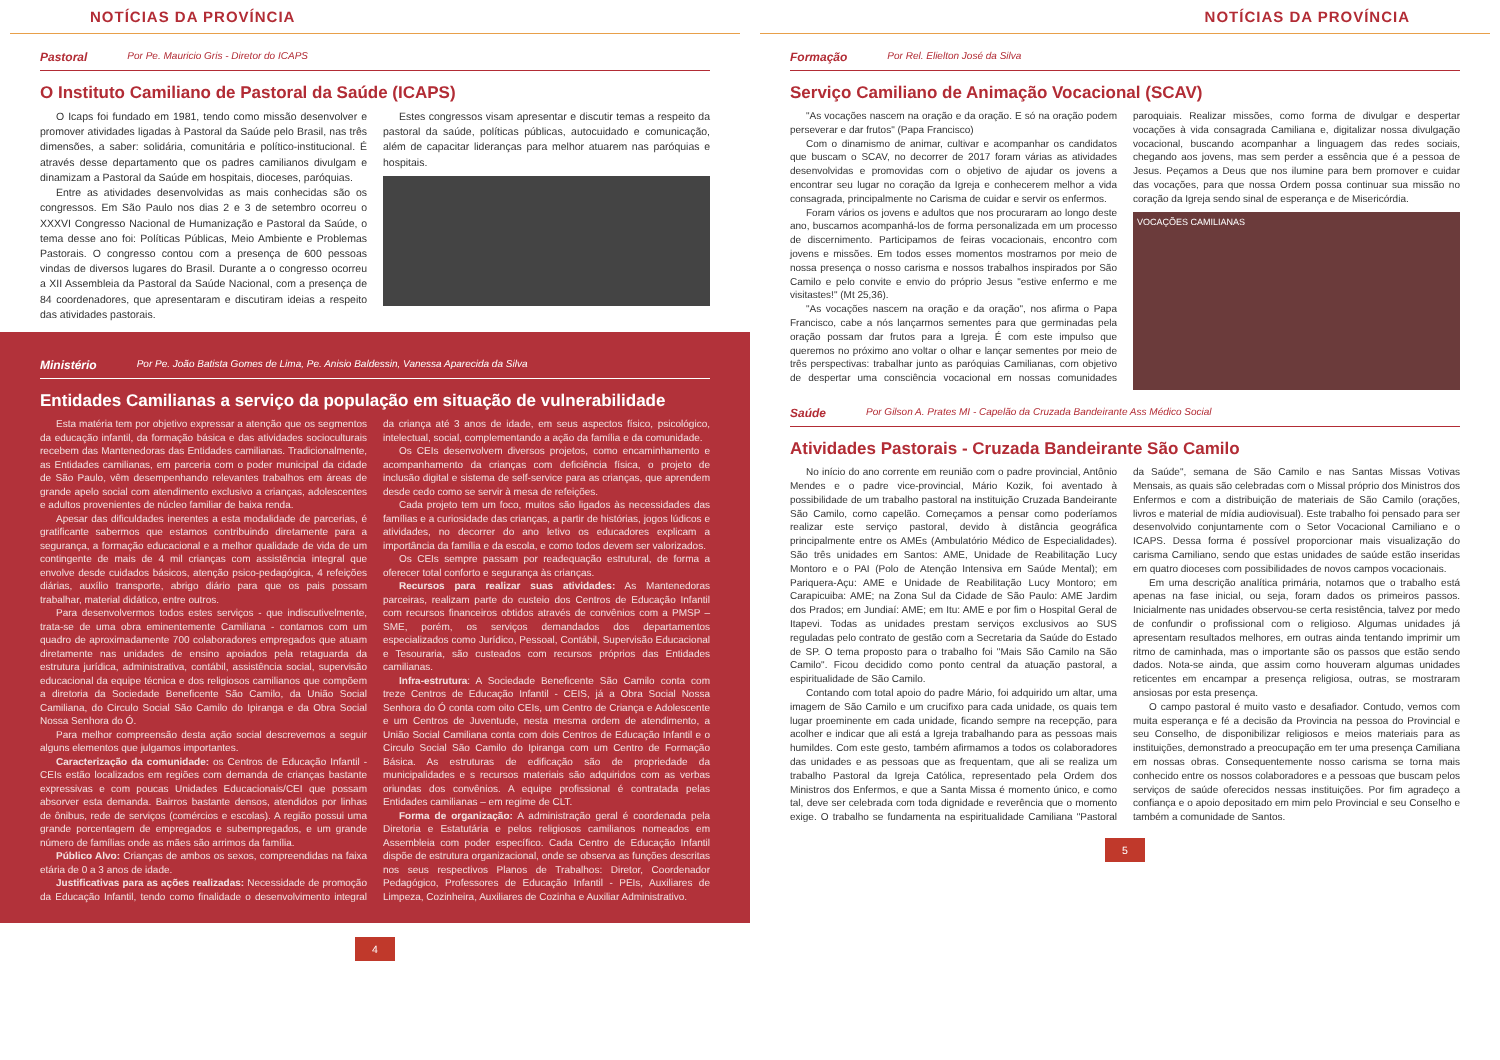NOTÍCIAS DA PROVÍNCIA
Pastoral Por Pe. Mauricio Gris - Diretor do ICAPS
O Instituto Camiliano de Pastoral da Saúde (ICAPS)
O Icaps foi fundado em 1981, tendo como missão desenvolver e promover atividades ligadas à Pastoral da Saúde pelo Brasil, nas três dimensões, a saber: solidária, comunitária e político-institucional. É através desse departamento que os padres camilianos divulgam e dinamizam a Pastoral da Saúde em hospitais, dioceses, paróquias.
Entre as atividades desenvolvidas as mais conhecidas são os congressos. Em São Paulo nos dias 2 e 3 de setembro ocorreu o XXXVI Congresso Nacional de Humanização e Pastoral da Saúde, o tema desse ano foi: Políticas Públicas, Meio Ambiente e Problemas Pastorais. O congresso contou com a presença de 600 pessoas vindas de diversos lugares do Brasil. Durante a o congresso ocorreu a XII Assembleia da Pastoral da Saúde Nacional, com a presença de 84 coordenadores, que apresentaram e discutiram ideias a respeito das atividades pastorais.
Estes congressos visam apresentar e discutir temas a respeito da pastoral da saúde, políticas públicas, autocuidado e comunicação, além de capacitar lideranças para melhor atuarem nas paróquias e hospitais.
Ministério Por Pe. João Batista Gomes de Lima, Pe. Anisio Baldessin, Vanessa Aparecida da Silva
Entidades Camilianas a serviço da população em situação de vulnerabilidade
Esta matéria tem por objetivo expressar a atenção que os segmentos da educação infantil, da formação básica e das atividades socioculturais recebem das Mantenedoras das Entidades camilianas. Tradicionalmente, as Entidades camilianas, em parceria com o poder municipal da cidade de São Paulo, vêm desempenhando relevantes trabalhos em áreas de grande apelo social com atendimento exclusivo a crianças, adolescentes e adultos provenientes de núcleo familiar de baixa renda.
Apesar das dificuldades inerentes a esta modalidade de parcerias, é gratificante sabermos que estamos contribuindo diretamente para a segurança, a formação educacional e a melhor qualidade de vida de um contingente de mais de 4 mil crianças com assistência integral que envolve desde cuidados básicos, atenção psico-pedagógica, 4 refeições diárias, auxílio transporte, abrigo diário para que os pais possam trabalhar, material didático, entre outros.
Para desenvolvermos todos estes serviços - que indiscutivelmente, trata-se de uma obra eminentemente Camiliana - contamos com um quadro de aproximadamente 700 colaboradores empregados que atuam diretamente nas unidades de ensino apoiados pela retaguarda da estrutura jurídica, administrativa, contábil, assistência social, supervisão educacional da equipe técnica e dos religiosos camilianos que compõem a diretoria da Sociedade Beneficente São Camilo, da União Social Camiliana, do Circulo Social São Camilo do Ipiranga e da Obra Social Nossa Senhora do Ó.
Para melhor compreensão desta ação social descrevemos a seguir alguns elementos que julgamos importantes.
Caracterização da comunidade: os Centros de Educação Infantil - CEIs estão localizados em regiões com demanda de crianças bastante expressivas e com poucas Unidades Educacionais/CEI que possam absorver esta demanda. Bairros bastante densos, atendidos por linhas de ônibus, rede de serviços (comércios e escolas). A região possui uma grande porcentagem de empregados e subempregados, e um grande número de famílias onde as mães são arrimos da família.
Público Alvo: Crianças de ambos os sexos, compreendidas na faixa etária de 0 a 3 anos de idade.
Justificativas para as ações realizadas: Necessidade de promoção da Educação Infantil, tendo como finalidade o desenvolvimento integral da criança até 3 anos de idade, em seus aspectos físico, psicológico, intelectual, social, complementando a ação da família e da comunidade.
Os CEIs desenvolvem diversos projetos, como encaminhamento e acompanhamento da crianças com deficiência física, o projeto de inclusão digital e sistema de self-service para as crianças, que aprendem desde cedo como se servir à mesa de refeições.
Cada projeto tem um foco, muitos são ligados às necessidades das famílias e a curiosidade das crianças, a partir de histórias, jogos lúdicos e atividades, no decorrer do ano letivo os educadores explicam a importância da família e da escola, e como todos devem ser valorizados.
Os CEIs sempre passam por readequação estrutural, de forma a oferecer total conforto e segurança às crianças.
Recursos para realizar suas atividades: As Mantenedoras parceiras, realizam parte do custeio dos Centros de Educação Infantil com recursos financeiros obtidos através de convênios com a PMSP – SME, porém, os serviços demandados dos departamentos especializados como Jurídico, Pessoal, Contábil, Supervisão Educacional e Tesouraria, são custeados com recursos próprios das Entidades camilianas.
Infra-estrutura: A Sociedade Beneficente São Camilo conta com treze Centros de Educação Infantil - CEIS, já a Obra Social Nossa Senhora do Ó conta com oito CEIs, um Centro de Criança e Adolescente e um Centros de Juventude, nesta mesma ordem de atendimento, a União Social Camiliana conta com dois Centros de Educação Infantil e o Circulo Social São Camilo do Ipiranga com um Centro de Formação Básica. As estruturas de edificação são de propriedade da municipalidades e s recursos materiais são adquiridos com as verbas oriundas dos convênios. A equipe profissional é contratada pelas Entidades camilianas – em regime de CLT.
Forma de organização: A administração geral é coordenada pela Diretoria e Estatutária e pelos religiosos camilianos nomeados em Assembleia com poder específico. Cada Centro de Educação Infantil dispõe de estrutura organizacional, onde se observa as funções descritas nos seus respectivos Planos de Trabalhos: Diretor, Coordenador Pedagógico, Professores de Educação Infantil - PEIs, Auxiliares de Limpeza, Cozinheira, Auxiliares de Cozinha e Auxiliar Administrativo.
4
NOTÍCIAS DA PROVÍNCIA
Formação Por Rel. Elielton José da Silva
Serviço Camiliano de Animação Vocacional (SCAV)
"As vocações nascem na oração e da oração. E só na oração podem perseverar e dar frutos" (Papa Francisco)
Com o dinamismo de animar, cultivar e acompanhar os candidatos que buscam o SCAV, no decorrer de 2017 foram várias as atividades desenvolvidas e promovidas com o objetivo de ajudar os jovens a encontrar seu lugar no coração da Igreja e conhecerem melhor a vida consagrada, principalmente no Carisma de cuidar e servir os enfermos.
Foram vários os jovens e adultos que nos procuraram ao longo deste ano, buscamos acompanhá-los de forma personalizada em um processo de discernimento. Participamos de feiras vocacionais, encontro com jovens e missões. Em todos esses momentos mostramos por meio de nossa presença o nosso carisma e nossos trabalhos inspirados por São Camilo e pelo convite e envio do próprio Jesus "estive enfermo e me visitastes!" (Mt 25,36).
"As vocações nascem na oração e da oração", nos afirma o Papa Francisco, cabe a nós lançarmos sementes para que germinadas pela oração possam dar frutos para a Igreja. É com este impulso que queremos no próximo ano voltar o olhar e lançar sementes por meio de três perspectivas: trabalhar junto as paróquias Camilianas, com objetivo de despertar uma consciência vocacional em nossas comunidades paroquiais. Realizar missões, como forma de divulgar e despertar vocações à vida consagrada Camiliana e, digitalizar nossa divulgação vocacional, buscando acompanhar a linguagem das redes sociais, chegando aos jovens, mas sem perder a essência que é a pessoa de Jesus. Peçamos a Deus que nos ilumine para bem promover e cuidar das vocações, para que nossa Ordem possa continuar sua missão no coração da Igreja sendo sinal de esperança e de Misericórdia.
VOCAÇÕES CAMILIANAS
Saúde Por Gilson A. Prates MI - Capelão da Cruzada Bandeirante Ass Médico Social
Atividades Pastorais - Cruzada Bandeirante São Camilo
No início do ano corrente em reunião com o padre provincial, Antônio Mendes e o padre vice-provincial, Mário Kozik, foi aventado à possibilidade de um trabalho pastoral na instituição Cruzada Bandeirante São Camilo, como capelão. Começamos a pensar como poderíamos realizar este serviço pastoral, devido à distância geográfica principalmente entre os AMEs (Ambulatório Médico de Especialidades). São três unidades em Santos: AME, Unidade de Reabilitação Lucy Montoro e o PAI (Polo de Atenção Intensiva em Saúde Mental); em Pariquera-Açu: AME e Unidade de Reabilitação Lucy Montoro; em Carapicuiba: AME; na Zona Sul da Cidade de São Paulo: AME Jardim dos Prados; em Jundiaí: AME; em Itu: AME e por fim o Hospital Geral de Itapevi. Todas as unidades prestam serviços exclusivos ao SUS reguladas pelo contrato de gestão com a Secretaria da Saúde do Estado de SP. O tema proposto para o trabalho foi "Mais São Camilo na São Camilo". Ficou decidido como ponto central da atuação pastoral, a espiritualidade de São Camilo.
Contando com total apoio do padre Mário, foi adquirido um altar, uma imagem de São Camilo e um crucifixo para cada unidade, os quais tem lugar proeminente em cada unidade, ficando sempre na recepção, para acolher e indicar que ali está a Igreja trabalhando para as pessoas mais humildes. Com este gesto, também afirmamos a todos os colaboradores das unidades e as pessoas que as frequentam, que ali se realiza um trabalho Pastoral da Igreja Católica, representado pela Ordem dos Ministros dos Enfermos, e que a Santa Missa é momento único, e como tal, deve ser celebrada com toda dignidade e reverência que o momento exige. O trabalho se fundamenta na espiritualidade Camiliana "Pastoral da Saúde", semana de São Camilo e nas Santas Missas Votivas Mensais, as quais são celebradas com o Missal próprio dos Ministros dos Enfermos e com a distribuição de materiais de São Camilo (orações, livros e material de mídia audiovisual). Este trabalho foi pensado para ser desenvolvido conjuntamente com o Setor Vocacional Camiliano e o ICAPS. Dessa forma é possível proporcionar mais visualização do carisma Camiliano, sendo que estas unidades de saúde estão inseridas em quatro dioceses com possibilidades de novos campos vocacionais.
Em uma descrição analítica primária, notamos que o trabalho está apenas na fase inicial, ou seja, foram dados os primeiros passos. Inicialmente nas unidades observou-se certa resistência, talvez por medo de confundir o profissional com o religioso. Algumas unidades já apresentam resultados melhores, em outras ainda tentando imprimir um ritmo de caminhada, mas o importante são os passos que estão sendo dados. Nota-se ainda, que assim como houveram algumas unidades reticentes em encampar a presença religiosa, outras, se mostraram ansiosas por esta presença.
O campo pastoral é muito vasto e desafiador. Contudo, vemos com muita esperança e fé a decisão da Provincia na pessoa do Provincial e seu Conselho, de disponibilizar religiosos e meios materiais para as instituições, demonstrado a preocupação em ter uma presença Camiliana em nossas obras. Consequentemente nosso carisma se torna mais conhecido entre os nossos colaboradores e a pessoas que buscam pelos serviços de saúde oferecidos nessas instituições. Por fim agradeço a confiança e o apoio depositado em mim pelo Provincial e seu Conselho e também a comunidade de Santos.
5